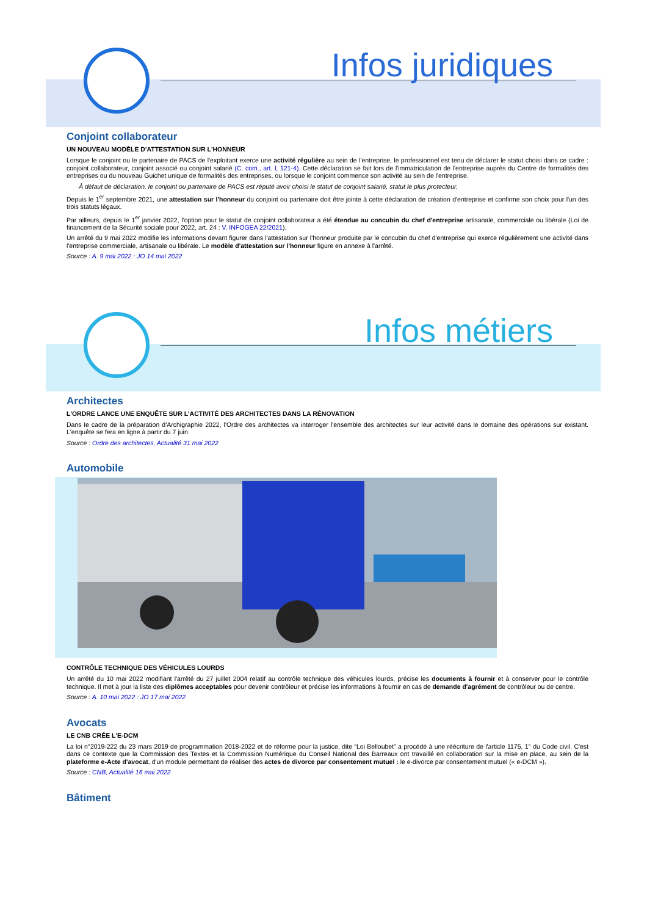Infos juridiques
Conjoint collaborateur
UN NOUVEAU MODÈLE D'ATTESTATION SUR L'HONNEUR
Lorsque le conjoint ou le partenaire de PACS de l'exploitant exerce une activité régulière au sein de l'entreprise, le professionnel est tenu de déclarer le statut choisi dans ce cadre : conjoint collaborateur, conjoint associé ou conjoint salarié (C. com., art. L 121-4). Cette déclaration se fait lors de l'immatriculation de l'entreprise auprès du Centre de formalités des entreprises ou du nouveau Guichet unique de formalités des entreprises, ou lorsque le conjoint commence son activité au sein de l'entreprise.
À défaut de déclaration, le conjoint ou partenaire de PACS est réputé avoir choisi le statut de conjoint salarié, statut le plus protecteur.
Depuis le 1<sup>er</sup> septembre 2021, une attestation sur l'honneur du conjoint ou partenaire doit être jointe à cette déclaration de création d'entreprise et confirme son choix pour l'un des trois statuts légaux.
Par ailleurs, depuis le 1<sup>er</sup> janvier 2022, l'option pour le statut de conjoint collaborateur a été étendue au concubin du chef d'entreprise artisanale, commerciale ou libérale (Loi de financement de la Sécurité sociale pour 2022, art. 24 : V. INFOGEA 22/2021).
Un arrêté du 9 mai 2022 modifie les informations devant figurer dans l'attestation sur l'honneur produite par le concubin du chef d'entreprise qui exerce régulièrement une activité dans l'entreprise commerciale, artisanale ou libérale. Le modèle d'attestation sur l'honneur figure en annexe à l'arrêté.
Source : A. 9 mai 2022 : JO 14 mai 2022
Infos métiers
Architectes
L'ORDRE LANCE UNE ENQUÊTE SUR L'ACTIVITÉ DES ARCHITECTES DANS LA RÉNOVATION
Dans le cadre de la préparation d'Archigraphie 2022, l'Ordre des architectes va interroger l'ensemble des architectes sur leur activité dans le domaine des opérations sur existant. L'enquête se fera en ligne à partir du 7 juin.
Source : Ordre des architectes, Actualité 31 mai 2022
Automobile
CONTRÔLE TECHNIQUE DES VÉHICULES LOURDS
Un arrêté du 10 mai 2022 modifiant l'arrêté du 27 juillet 2004 relatif au contrôle technique des véhicules lourds, précise les documents à fournir et à conserver pour le contrôle technique. Il met à jour la liste des diplômes acceptables pour devenir contrôleur et précise les informations à fournir en cas de demande d'agrément de contrôleur ou de centre.
Source : A. 10 mai 2022 : JO 17 mai 2022
Avocats
LE CNB CRÉE L'E-DCM
La loi n°2019-222 du 23 mars 2019 de programmation 2018-2022 et de réforme pour la justice, dite “Loi Belloubet” a procédé à une réécriture de l'article 1175, 1° du Code civil. C'est dans ce contexte que la Commission des Textes et la Commission Numérique du Conseil National des Barreaux ont travaillé en collaboration sur la mise en place, au sein de la plateforme e-Acte d'avocat, d'un module permettant de réaliser des actes de divorce par consentement mutuel : le e-divorce par consentement mutuel (« e-DCM »).
Source : CNB, Actualité 16 mai 2022
Bâtiment